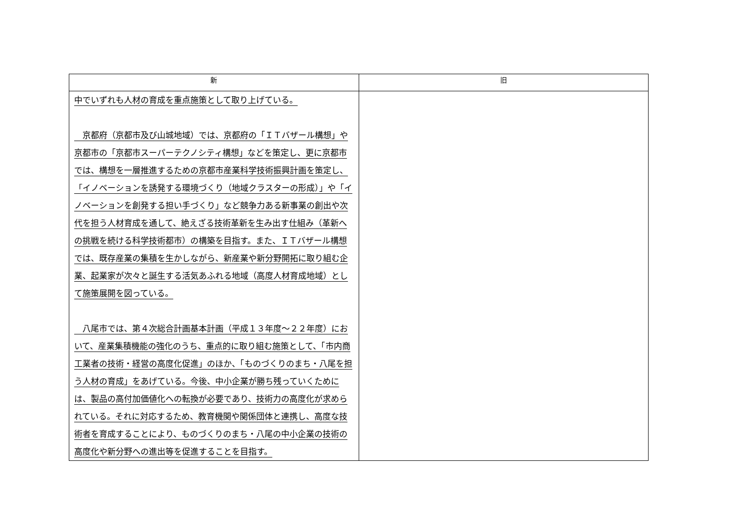| 新 | 旧 |
| --- | --- |
| 中でいずれも人材の育成を重点施策として取り上げている。 京都府（京都市及び山城地域）では、京都府の「ＩＴバザール構想」や京都市の「京都市スーパーテクノシティ構想」などを策定し、更に京都市では、構想を一層推進するための京都市産業科学技術振興計画を策定し、「イノベーションを誘発する環境づくり（地域クラスターの形成）」や「イノベーションを創発する担い手づくり」など競争力ある新事業の創出や次代を担う人材育成を通して、絶えざる技術革新を生み出す仕組み（革新への挑戦を続ける科学技術都市）の構築を目指す。また、ＩＴバザール構想では、既存産業の集積を生かしながら、新産業や新分野開拓に取り組む企業、起業家が次々と誕生する活気あふれる地域（高度人材育成地域）として施策展開を図っている。 八尾市では、第４次総合計画基本計画（平成１３年度～２２年度）において、産業集積機能の強化のうち、重点的に取り組む施策として、「市内商工業者の技術・経営の高度化促進」のほか、「ものづくりのまち・八尾を担う人材の育成」をあげている。今後、中小企業が勝ち残っていくためには、製品の高付加価値化への転換が必要であり、技術力の高度化が求められている。それに対応するため、教育機関や関係団体と連携し、高度な技術者を育成することにより、ものづくりのまち・八尾の中小企業の技術の高度化や新分野への進出等を促進することを目指す。 | |